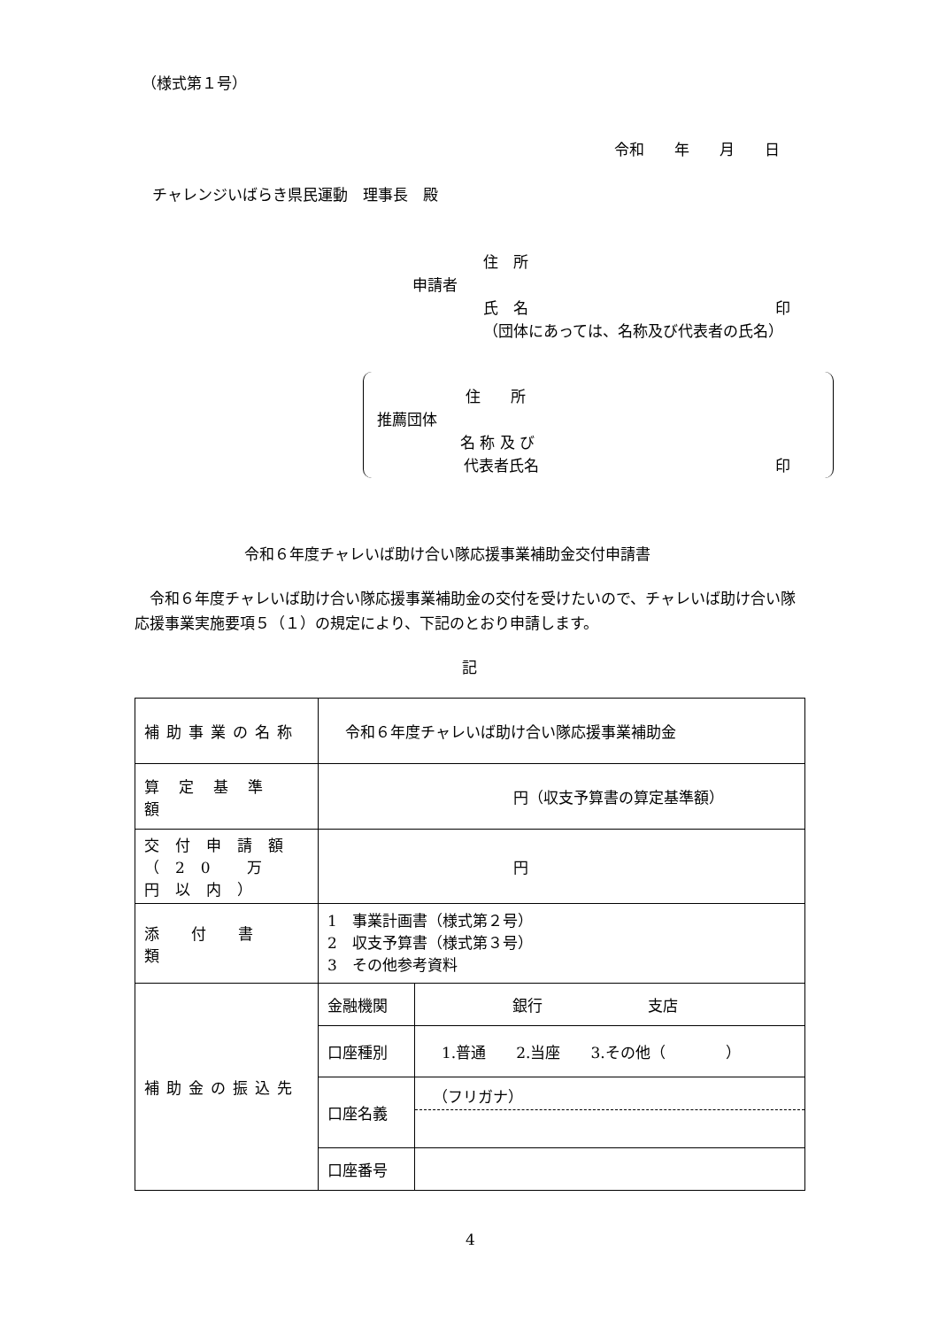（様式第１号）
令和　　年　　月　　日
チャレンジいばらき県民運動　理事長　殿
住　所
申請者
氏　名 印
（団体にあっては、名称及び代表者の氏名）
住　　所
推薦団体
名 称 及 び
代表者氏名 印
令和６年度チャレいば助け合い隊応援事業補助金交付申請書
　令和６年度チャレいば助け合い隊応援事業補助金の交付を受けたいので、チャレいば助け合い隊応援事業実施要項５（１）の規定により、下記のとおり申請します。
記
| 補助事業の名称 | 令和６年度チャレいば助け合い隊応援事業補助金 | |
| 算定基準額 | 円（収支予算書の算定基準額） | |
| 交付申請額 （20 万円以内） | 円 | |
| 添付書類 | 1 事業計画書（様式第２号） 2 収支予算書（様式第３号） 3 その他参考資料 | |
| 補助金の振込先 | 金融機関 | 銀行 支店 |
| | 口座種別 | 1.普通 2.当座 3.その他（ ） |
| | 口座名義 | （フリガナ） |
| | 口座番号 | |
4